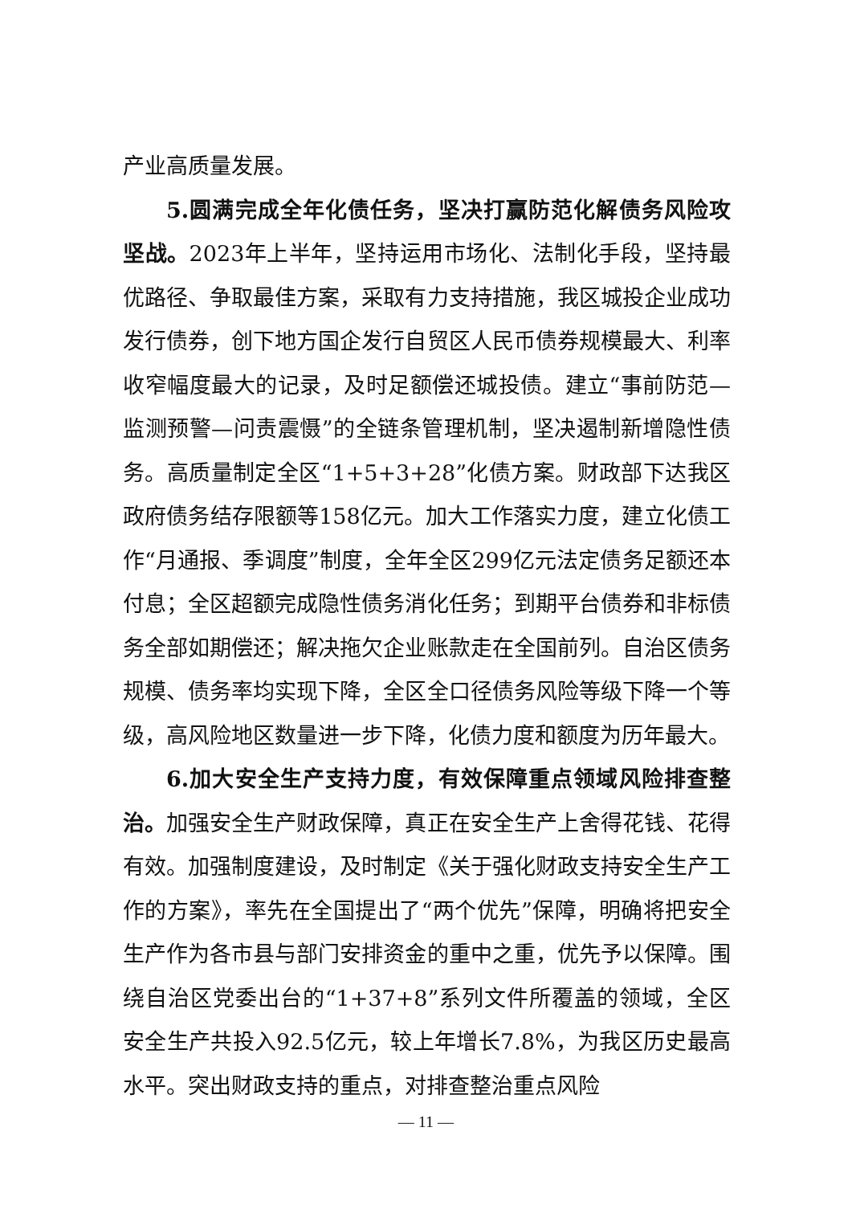产业高质量发展。
5.圆满完成全年化债任务，坚决打赢防范化解债务风险攻坚战。2023年上半年，坚持运用市场化、法制化手段，坚持最优路径、争取最佳方案，采取有力支持措施，我区城投企业成功发行债券，创下地方国企发行自贸区人民币债券规模最大、利率收窄幅度最大的记录，及时足额偿还城投债。建立“事前防范—监测预警—问责震慑”的全链条管理机制，坚决遏制新增隐性债务。高质量制定全区“1+5+3+28”化债方案。财政部下达我区政府债务结存限额等158亿元。加大工作落实力度，建立化债工作“月通报、季调度”制度，全年全区299亿元法定债务足额还本付息；全区超额完成隐性债务消化任务；到期平台债券和非标债务全部如期偿还；解决拖欠企业账款走在全国前列。自治区债务规模、债务率均实现下降，全区全口径债务风险等级下降一个等级，高风险地区数量进一步下降，化债力度和额度为历年最大。
6.加大安全生产支持力度，有效保障重点领域风险排查整治。加强安全生产财政保障，真正在安全生产上舍得花钱、花得有效。加强制度建设，及时制定《关于强化财政支持安全生产工作的方案》，率先在全国提出了“两个优先”保障，明确将把安全生产作为各市县与部门安排资金的重中之重，优先予以保障。围绕自治区党委出台的“1+37+8”系列文件所覆盖的领域，全区安全生产共投入92.5亿元，较上年增长7.8%，为我区历史最高水平。突出财政支持的重点，对排查整治重点风险
— 11 —